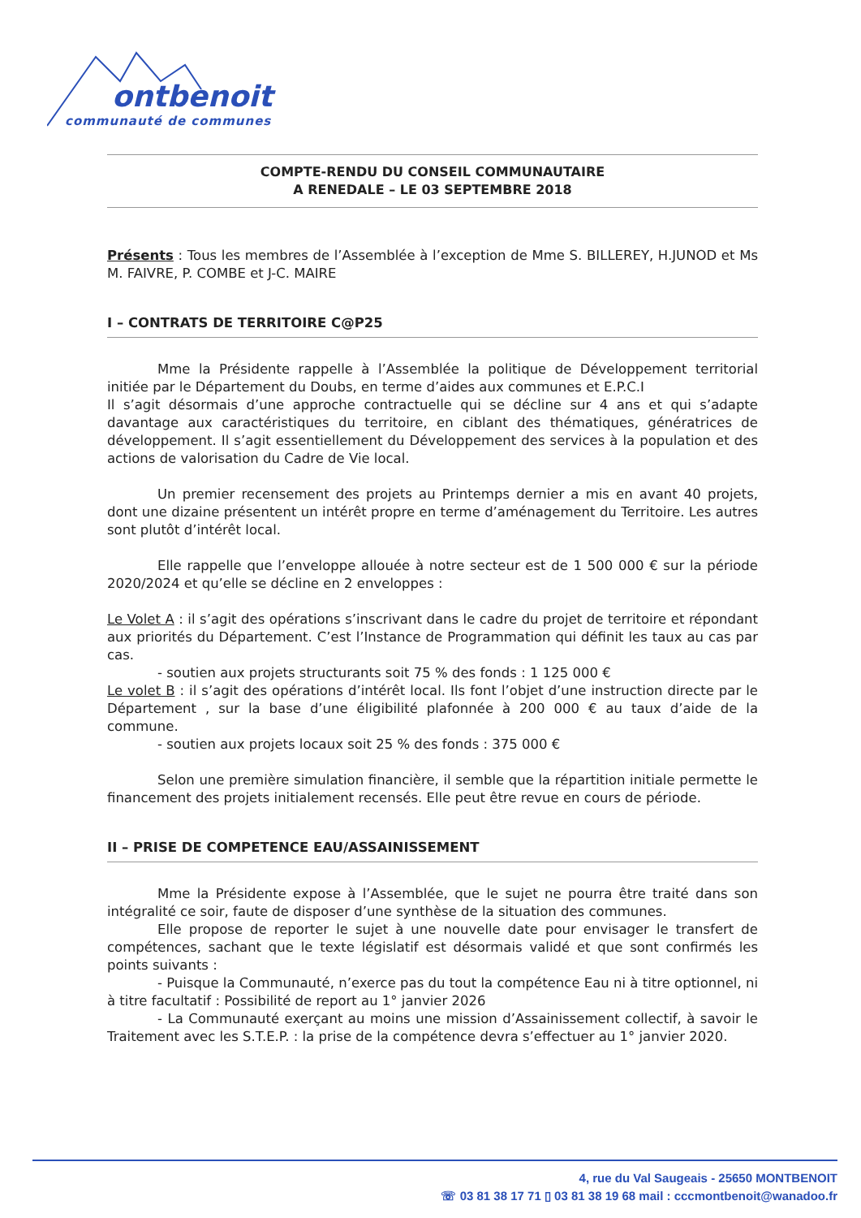ontbenoit
communauté de communes
COMPTE-RENDU DU CONSEIL COMMUNAUTAIRE
A RENEDALE – LE 03 SEPTEMBRE 2018
Présents : Tous les membres de l’Assemblée à l’exception de Mme S. BILLEREY, H.JUNOD et Ms M. FAIVRE, P. COMBE et J-C. MAIRE
I – CONTRATS DE TERRITOIRE C@P25
Mme la Présidente rappelle à l’Assemblée la politique de Développement territorial initiée par le Département du Doubs, en terme d’aides aux communes et E.P.C.I
Il s’agit désormais d’une approche contractuelle qui se décline sur 4 ans et qui s’adapte davantage aux caractéristiques du territoire, en ciblant des thématiques, génératrices de développement. Il s’agit essentiellement du Développement des services à la population et des actions de valorisation du Cadre de Vie local.
Un premier recensement des projets au Printemps dernier a mis en avant 40 projets, dont une dizaine présentent un intérêt propre en terme d’aménagement du Territoire. Les autres sont plutôt d’intérêt local.
Elle rappelle que l’enveloppe allouée à notre secteur est de 1 500 000 € sur la période 2020/2024 et qu’elle se décline en 2 enveloppes :
Le Volet A : il s’agit des opérations s’inscrivant dans le cadre du projet de territoire et répondant aux priorités du Département. C’est l’Instance de Programmation qui définit les taux au cas par cas.
- soutien aux projets structurants soit 75 % des fonds : 1 125 000 €
Le volet B : il s’agit des opérations d’intérêt local. Ils font l’objet d’une instruction directe par le Département , sur la base d’une éligibilité plafonnée à 200 000 € au taux d’aide de la commune.
- soutien aux projets locaux soit 25 % des fonds : 375 000 €
Selon une première simulation financière, il semble que la répartition initiale permette le financement des projets initialement recensés. Elle peut être revue en cours de période.
II – PRISE DE COMPETENCE EAU/ASSAINISSEMENT
Mme la Présidente expose à l’Assemblée, que le sujet ne pourra être traité dans son intégralité ce soir, faute de disposer d’une synthèse de la situation des communes.
Elle propose de reporter le sujet à une nouvelle date pour envisager le transfert de compétences, sachant que le texte législatif est désormais validé et que sont confirmés les points suivants :
- Puisque la Communauté, n’exerce pas du tout la compétence Eau ni à titre optionnel, ni à titre facultatif : Possibilité de report au 1° janvier 2026
- La Communauté exerçant au moins une mission d’Assainissement collectif, à savoir le Traitement avec les S.T.E.P. : la prise de la compétence devra s’effectuer au 1° janvier 2020.
4, rue du Val Saugeais - 25650 MONTBENOIT
☏ 03 81 38 17 71 ▯ 03 81 38 19 68 mail : cccmontbenoit@wanadoo.fr